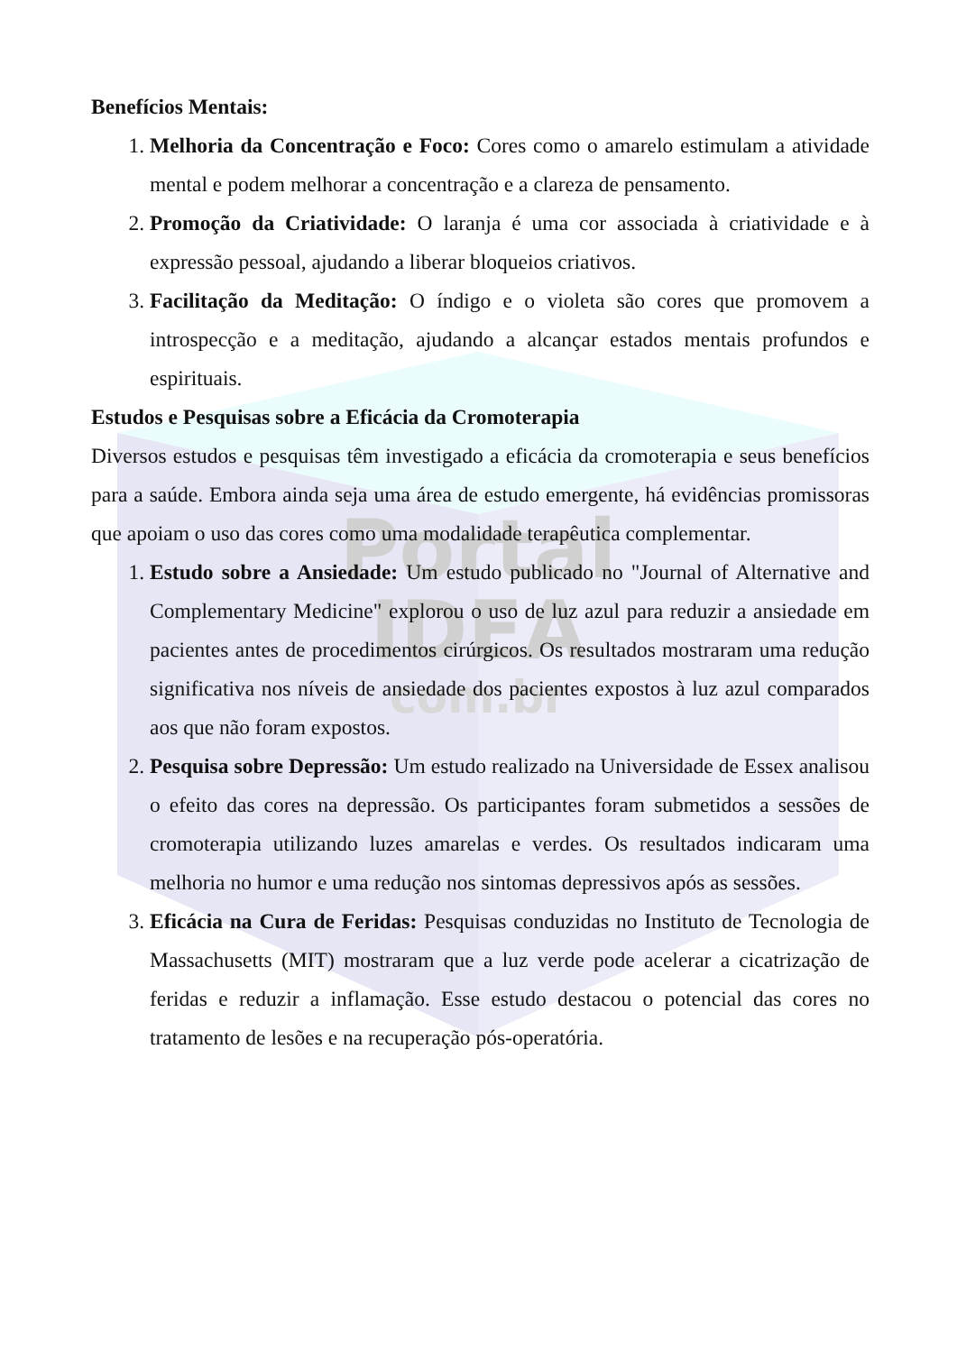Portal
IDEA
com.br
Benefícios Mentais:
1. Melhoria da Concentração e Foco: Cores como o amarelo estimulam a atividade mental e podem melhorar a concentração e a clareza de pensamento.
2. Promoção da Criatividade: O laranja é uma cor associada à criatividade e à expressão pessoal, ajudando a liberar bloqueios criativos.
3. Facilitação da Meditação: O índigo e o violeta são cores que promovem a introspecção e a meditação, ajudando a alcançar estados mentais profundos e espirituais.
Estudos e Pesquisas sobre a Eficácia da Cromoterapia
Diversos estudos e pesquisas têm investigado a eficácia da cromoterapia e seus benefícios para a saúde. Embora ainda seja uma área de estudo emergente, há evidências promissoras que apoiam o uso das cores como uma modalidade terapêutica complementar.
1. Estudo sobre a Ansiedade: Um estudo publicado no "Journal of Alternative and Complementary Medicine" explorou o uso de luz azul para reduzir a ansiedade em pacientes antes de procedimentos cirúrgicos. Os resultados mostraram uma redução significativa nos níveis de ansiedade dos pacientes expostos à luz azul comparados aos que não foram expostos.
2. Pesquisa sobre Depressão: Um estudo realizado na Universidade de Essex analisou o efeito das cores na depressão. Os participantes foram submetidos a sessões de cromoterapia utilizando luzes amarelas e verdes. Os resultados indicaram uma melhoria no humor e uma redução nos sintomas depressivos após as sessões.
3. Eficácia na Cura de Feridas: Pesquisas conduzidas no Instituto de Tecnologia de Massachusetts (MIT) mostraram que a luz verde pode acelerar a cicatrização de feridas e reduzir a inflamação. Esse estudo destacou o potencial das cores no tratamento de lesões e na recuperação pós-operatória.